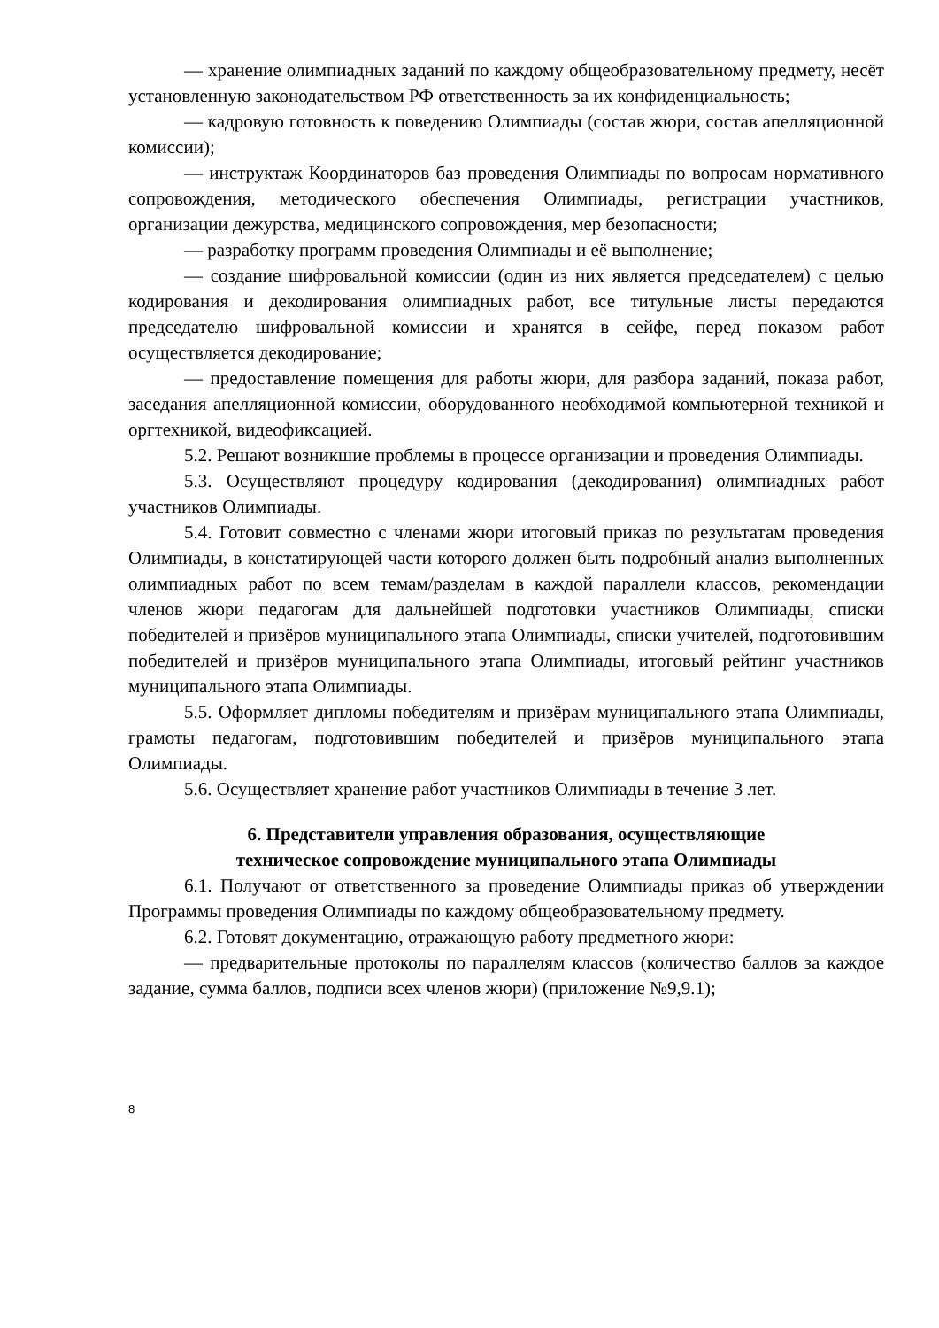— хранение олимпиадных заданий по каждому общеобразовательному предмету, несёт установленную законодательством РФ ответственность за их конфиденциальность;
— кадровую готовность к поведению Олимпиады (состав жюри, состав апелляционной комиссии);
— инструктаж Координаторов баз проведения Олимпиады по вопросам нормативного сопровождения, методического обеспечения Олимпиады, регистрации участников, организации дежурства, медицинского сопровождения, мер безопасности;
— разработку программ проведения Олимпиады и её выполнение;
— создание шифровальной комиссии (один из них является председателем) с целью кодирования и декодирования олимпиадных работ, все титульные листы передаются председателю шифровальной комиссии и хранятся в сейфе, перед показом работ осуществляется декодирование;
— предоставление помещения для работы жюри, для разбора заданий, показа работ, заседания апелляционной комиссии, оборудованного необходимой компьютерной техникой и оргтехникой, видеофиксацией.
5.2. Решают возникшие проблемы в процессе организации и проведения Олимпиады.
5.3. Осуществляют процедуру кодирования (декодирования) олимпиадных работ участников Олимпиады.
5.4. Готовит совместно с членами жюри итоговый приказ по результатам проведения Олимпиады, в констатирующей части которого должен быть подробный анализ выполненных олимпиадных работ по всем темам/разделам в каждой параллели классов, рекомендации членов жюри педагогам для дальнейшей подготовки участников Олимпиады, списки победителей и призёров муниципального этапа Олимпиады, списки учителей, подготовившим победителей и призёров муниципального этапа Олимпиады, итоговый рейтинг участников муниципального этапа Олимпиады.
5.5. Оформляет дипломы победителям и призёрам муниципального этапа Олимпиады, грамоты педагогам, подготовившим победителей и призёров муниципального этапа Олимпиады.
5.6. Осуществляет хранение работ участников Олимпиады в течение 3 лет.
6. Представители управления образования, осуществляющие
техническое сопровождение муниципального этапа Олимпиады
6.1. Получают от ответственного за проведение Олимпиады приказ об утверждении Программы проведения Олимпиады по каждому общеобразовательному предмету.
6.2. Готовят документацию, отражающую работу предметного жюри:
— предварительные протоколы по параллелям классов (количество баллов за каждое задание, сумма баллов, подписи всех членов жюри) (приложение №9,9.1);
8